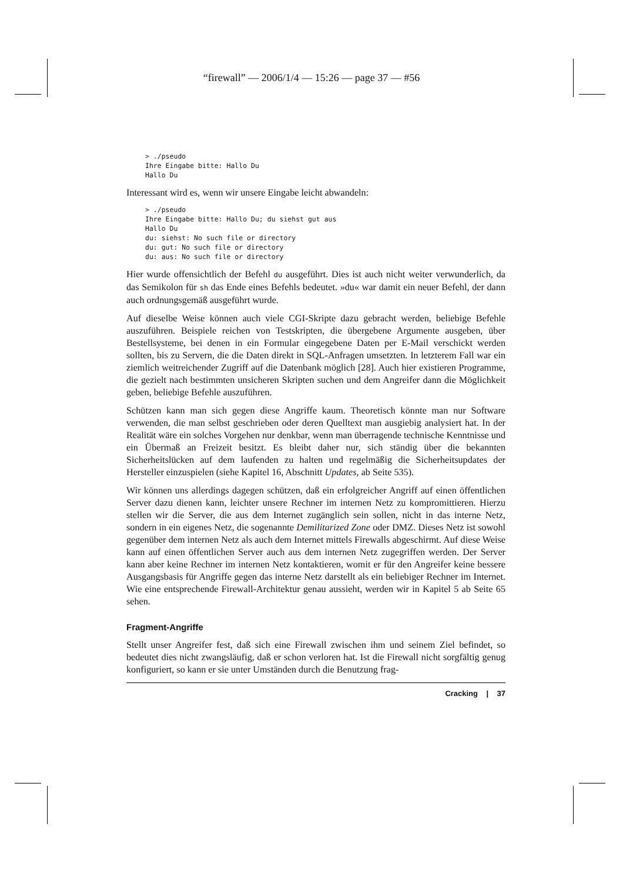“firewall” — 2006/1/4 — 15:26 — page 37 — #56
> ./pseudo
Ihre Eingabe bitte: Hallo Du
Hallo Du
Interessant wird es, wenn wir unsere Eingabe leicht abwandeln:
> ./pseudo
Ihre Eingabe bitte: Hallo Du; du siehst gut aus
Hallo Du
du: siehst: No such file or directory
du: gut: No such file or directory
du: aus: No such file or directory
Hier wurde offensichtlich der Befehl du ausgeführt. Dies ist auch nicht weiter verwunderlich, da das Semikolon für sh das Ende eines Befehls bedeutet. »du« war damit ein neuer Befehl, der dann auch ordnungsgemäß ausgeführt wurde.
Auf dieselbe Weise können auch viele CGI-Skripte dazu gebracht werden, beliebige Befehle auszuführen. Beispiele reichen von Testskripten, die übergebene Argumente ausgeben, über Bestellsysteme, bei denen in ein Formular eingegebene Daten per E-Mail verschickt werden sollten, bis zu Servern, die die Daten direkt in SQL-Anfragen umsetzten. In letzterem Fall war ein ziemlich weitreichender Zugriff auf die Datenbank möglich [28]. Auch hier existieren Programme, die gezielt nach bestimmten unsicheren Skripten suchen und dem Angreifer dann die Möglichkeit geben, beliebige Befehle auszuführen.
Schützen kann man sich gegen diese Angriffe kaum. Theoretisch könnte man nur Software verwenden, die man selbst geschrieben oder deren Quelltext man ausgiebig analysiert hat. In der Realität wäre ein solches Vorgehen nur denkbar, wenn man überragende technische Kenntnisse und ein Übermaß an Freizeit besitzt. Es bleibt daher nur, sich ständig über die bekannten Sicherheitslücken auf dem laufenden zu halten und regelmäßig die Sicherheitsupdates der Hersteller einzuspielen (siehe Kapitel 16, Abschnitt Updates, ab Seite 535).
Wir können uns allerdings dagegen schützen, daß ein erfolgreicher Angriff auf einen öffentlichen Server dazu dienen kann, leichter unsere Rechner im internen Netz zu kompromittieren. Hierzu stellen wir die Server, die aus dem Internet zugänglich sein sollen, nicht in das interne Netz, sondern in ein eigenes Netz, die sogenannte Demilitarized Zone oder DMZ. Dieses Netz ist sowohl gegenüber dem internen Netz als auch dem Internet mittels Firewalls abgeschirmt. Auf diese Weise kann auf einen öffentlichen Server auch aus dem internen Netz zugegriffen werden. Der Server kann aber keine Rechner im internen Netz kontaktieren, womit er für den Angreifer keine bessere Ausgangsbasis für Angriffe gegen das interne Netz darstellt als ein beliebiger Rechner im Internet. Wie eine entsprechende Firewall-Architektur genau aussieht, werden wir in Kapitel 5 ab Seite 65 sehen.
Fragment-Angriffe
Stellt unser Angreifer fest, daß sich eine Firewall zwischen ihm und seinem Ziel befindet, so bedeutet dies nicht zwangsläufig, daß er schon verloren hat. Ist die Firewall nicht sorgfältig genug konfiguriert, so kann er sie unter Umständen durch die Benutzung frag-
Cracking | 37